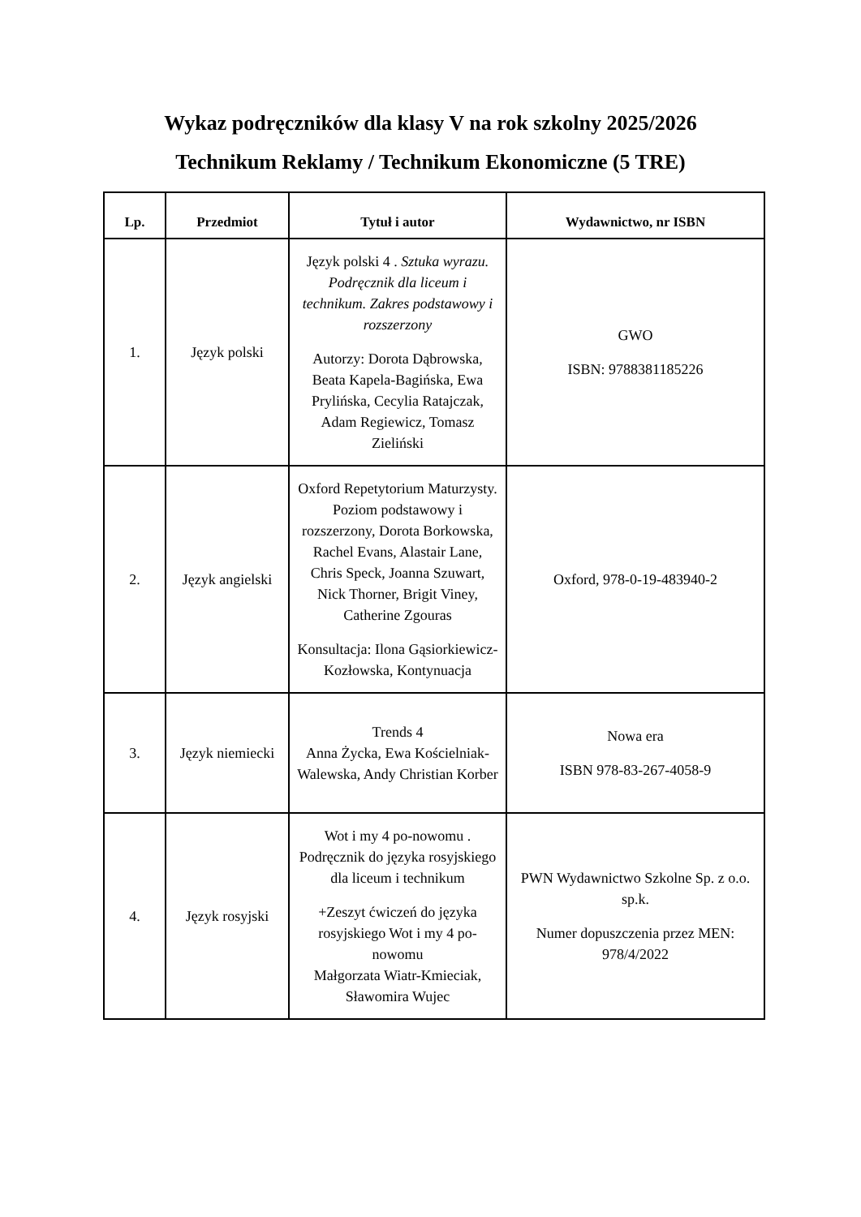Wykaz podręczników dla klasy V na rok szkolny 2025/2026
Technikum Reklamy / Technikum Ekonomiczne (5 TRE)
| Lp. | Przedmiot | Tytuł i autor | Wydawnictwo, nr ISBN |
| --- | --- | --- | --- |
| 1. | Język polski | Język polski 4 . Sztuka wyrazu. Podręcznik dla liceum i technikum. Zakres podstawowy i rozszerzony Autorzy: Dorota Dąbrowska, Beata Kapela-Bagińska, Ewa Prylińska, Cecylia Ratajczak, Adam Regiewicz, Tomasz Zieliński | GWO ISBN: 9788381185226 |
| 2. | Język angielski | Oxford Repetytorium Maturzysty. Poziom podstawowy i rozszerzony, Dorota Borkowska, Rachel Evans, Alastair Lane, Chris Speck, Joanna Szuwart, Nick Thorner, Brigit Viney, Catherine Zgouras Konsultacja: Ilona Gąsiorkiewicz-Kozłowska, Kontynuacja | Oxford, 978-0-19-483940-2 |
| 3. | Język niemiecki | Trends 4 Anna Życka, Ewa Kościelniak-Walewska, Andy Christian Korber | Nowa era ISBN 978-83-267-4058-9 |
| 4. | Język rosyjski | Wot i my 4 po-nowomu . Podręcznik do języka rosyjskiego dla liceum i technikum +Zeszyt ćwiczeń do języka rosyjskiego Wot i my 4 po-nowomu Małgorzata Wiatr-Kmieciak, Sławomira Wujec | PWN Wydawnictwo Szkolne Sp. z o.o. sp.k. Numer dopuszczenia przez MEN: 978/4/2022 |